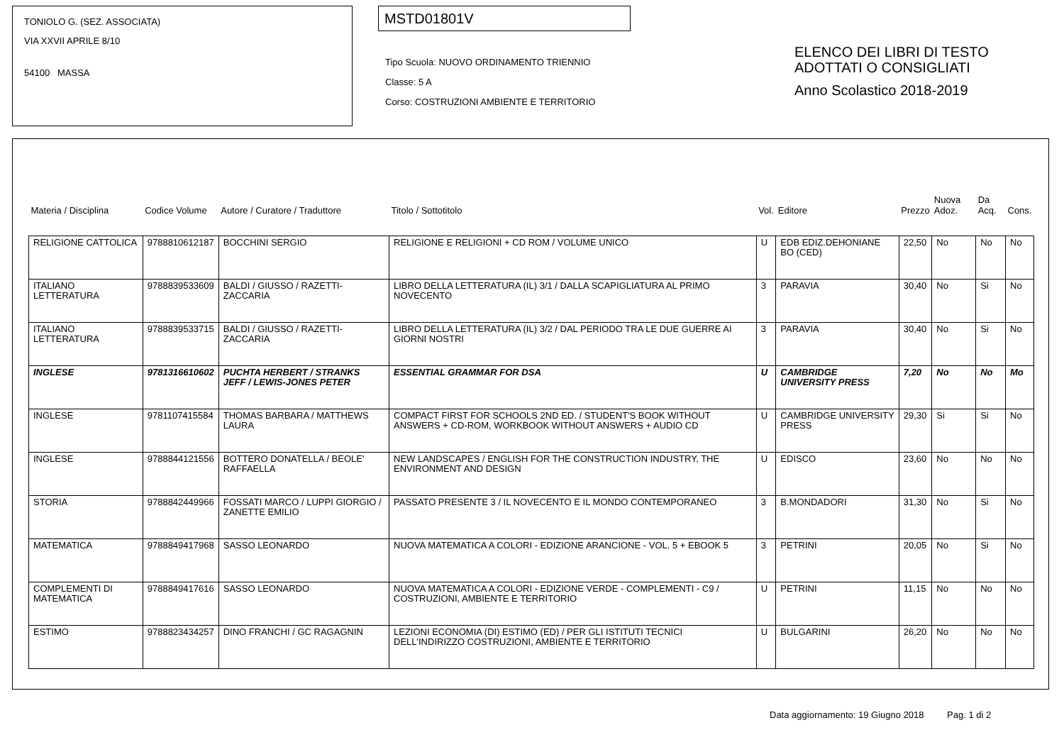TONIOLO G. (SEZ. ASSOCIATA)
VIA XXVII APRILE 8/10
54100 MASSA
MSTD01801V
Tipo Scuola: NUOVO ORDINAMENTO TRIENNIO
Classe: 5 A
Corso: COSTRUZIONI AMBIENTE E TERRITORIO
ELENCO DEI LIBRI DI TESTO
ADOTTATI O CONSIGLIATI
Anno Scolastico 2018-2019
| Materia / Disciplina | Codice Volume | Autore / Curatore / Traduttore | Titolo / Sottotitolo | Vol. | Editore | Prezzo | Nuova Adoz. | Da Acq. | Cons. |
| --- | --- | --- | --- | --- | --- | --- | --- | --- | --- |
| RELIGIONE CATTOLICA | 9788810612187 | BOCCHINI SERGIO | RELIGIONE E RELIGIONI + CD ROM / VOLUME UNICO | U | EDB EDIZ.DEHONIANE BO (CED) | 22,50 | No | No | No |
| ITALIANO LETTERATURA | 9788839533609 | BALDI / GIUSSO / RAZETTI-ZACCARIA | LIBRO DELLA LETTERATURA (IL) 3/1 / DALLA SCAPIGLIATURA AL PRIMO NOVECENTO | 3 | PARAVIA | 30,40 | No | Si | No |
| ITALIANO LETTERATURA | 9788839533715 | BALDI / GIUSSO / RAZETTI-ZACCARIA | LIBRO DELLA LETTERATURA (IL) 3/2 / DAL PERIODO TRA LE DUE GUERRE AI GIORNI NOSTRI | 3 | PARAVIA | 30,40 | No | Si | No |
| INGLESE | 9781316610602 | PUCHTA HERBERT / STRANKS JEFF / LEWIS-JONES PETER | ESSENTIAL GRAMMAR FOR DSA | U | CAMBRIDGE UNIVERSITY PRESS | 7,20 | No | No | Mo |
| INGLESE | 9781107415584 | THOMAS BARBARA / MATTHEWS LAURA | COMPACT FIRST FOR SCHOOLS 2ND ED. / STUDENT'S BOOK WITHOUT ANSWERS + CD-ROM, WORKBOOK WITHOUT ANSWERS + AUDIO CD | U | CAMBRIDGE UNIVERSITY PRESS | 29,30 | Si | Si | No |
| INGLESE | 9788844121556 | BOTTERO DONATELLA / BEOLE' RAFFAELLA | NEW LANDSCAPES / ENGLISH FOR THE CONSTRUCTION INDUSTRY, THE ENVIRONMENT AND DESIGN | U | EDISCO | 23,60 | No | No | No |
| STORIA | 9788842449966 | FOSSATI MARCO / LUPPI GIORGIO / ZANETTE EMILIO | PASSATO PRESENTE 3 / IL NOVECENTO E IL MONDO CONTEMPORANEO | 3 | B.MONDADORI | 31,30 | No | Si | No |
| MATEMATICA | 9788849417968 | SASSO LEONARDO | NUOVA MATEMATICA A COLORI - EDIZIONE ARANCIONE - VOL. 5 + EBOOK 5 | 3 | PETRINI | 20,05 | No | Si | No |
| COMPLEMENTI DI MATEMATICA | 9788849417616 | SASSO LEONARDO | NUOVA MATEMATICA A COLORI - EDIZIONE VERDE - COMPLEMENTI - C9 / COSTRUZIONI, AMBIENTE E TERRITORIO | U | PETRINI | 11,15 | No | No | No |
| ESTIMO | 9788823434257 | DINO FRANCHI / GC RAGAGNIN | LEZIONI ECONOMIA (DI) ESTIMO (ED) / PER GLI ISTITUTI TECNICI DELL'INDIRIZZO COSTRUZIONI, AMBIENTE E TERRITORIO | U | BULGARINI | 26,20 | No | No | No |
Data aggiornamento: 19 Giugno 2018 Pag. 1 di 2